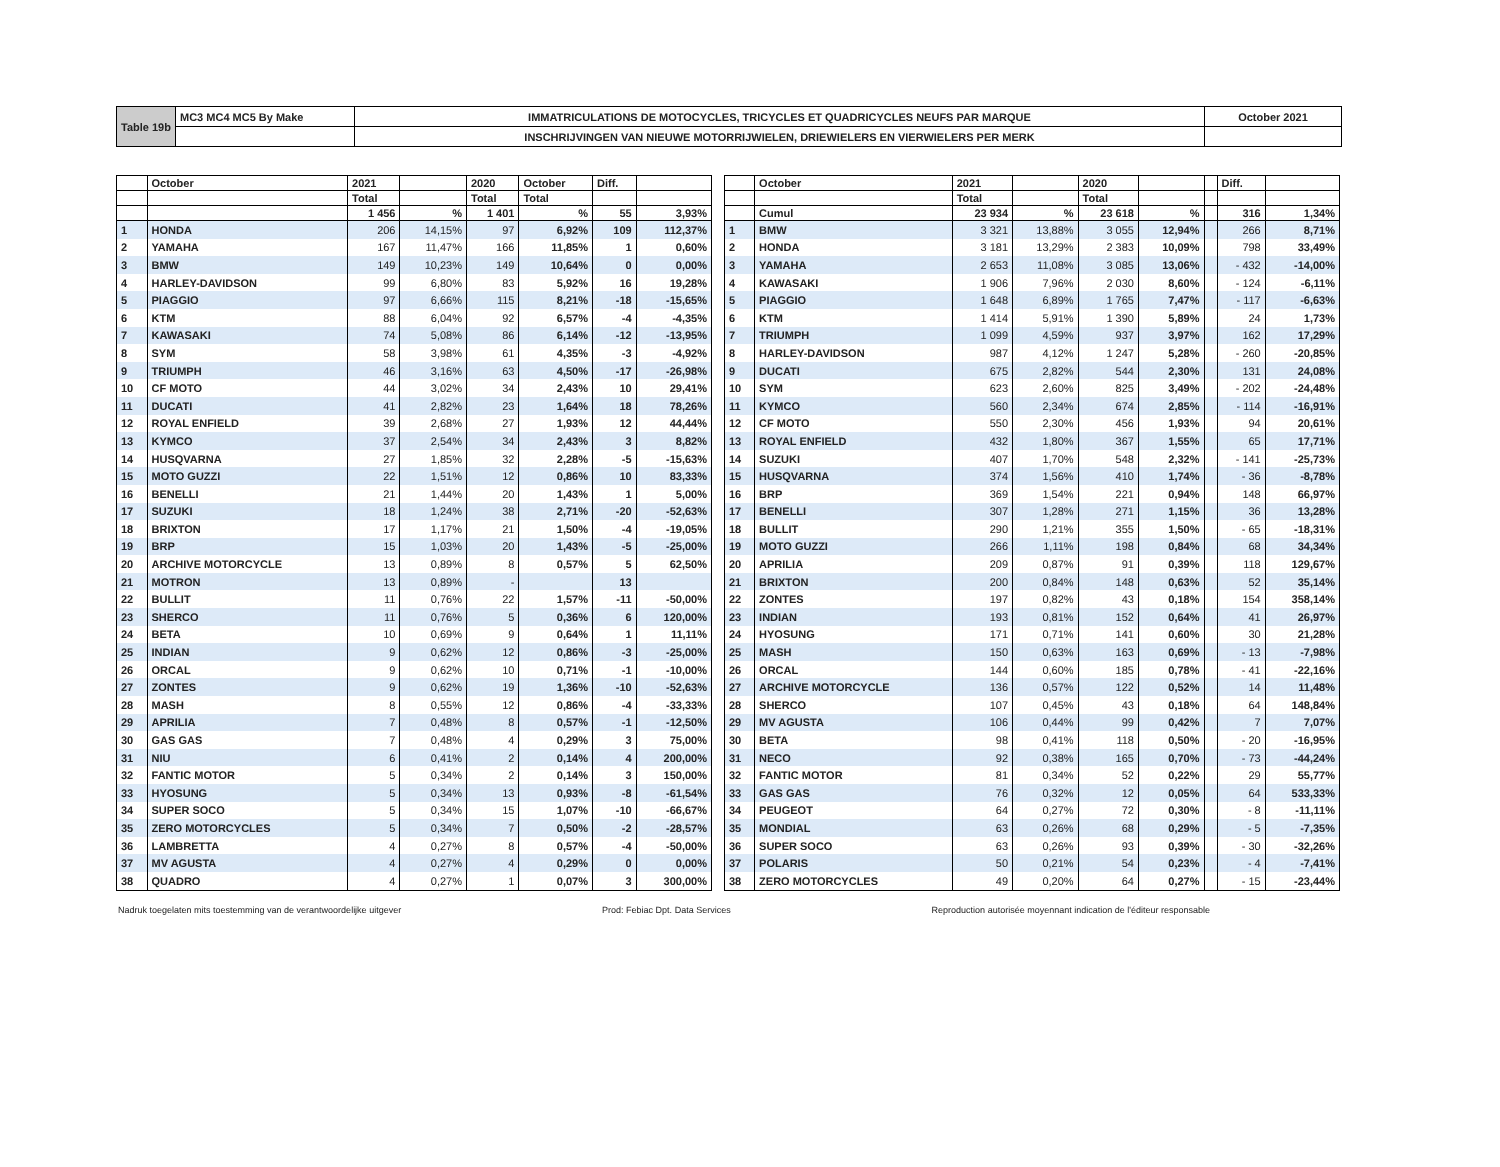| Table 19b | MC3 MC4 MC5 By Make | IMMATRICULATIONS DE MOTOCYCLES, TRICYCLES ET QUADRICYCLES NEUFS PAR MARQUE | October 2021 |
| | | INSCHRIJVINGEN VAN NIEUWE MOTORRIJWIELEN, DRIEWIELERS EN VIERWIELERS PER MERK | |
| | October | 2021 | | 2020 | October | Diff. | |
| | | Total | | Total | Total | | |
| | | 1 456 | % | 1 401 | % | 55 | 3,93% |
| 1 | HONDA | 206 | 14,15% | 97 | 6,92% | 109 | 112,37% |
| 2 | YAMAHA | 167 | 11,47% | 166 | 11,85% | 1 | 0,60% |
| 3 | BMW | 149 | 10,23% | 149 | 10,64% | 0 | 0,00% |
| 4 | HARLEY-DAVIDSON | 99 | 6,80% | 83 | 5,92% | 16 | 19,28% |
| 5 | PIAGGIO | 97 | 6,66% | 115 | 8,21% | -18 | -15,65% |
| 6 | KTM | 88 | 6,04% | 92 | 6,57% | -4 | -4,35% |
| 7 | KAWASAKI | 74 | 5,08% | 86 | 6,14% | -12 | -13,95% |
| 8 | SYM | 58 | 3,98% | 61 | 4,35% | -3 | -4,92% |
| 9 | TRIUMPH | 46 | 3,16% | 63 | 4,50% | -17 | -26,98% |
| 10 | CF MOTO | 44 | 3,02% | 34 | 2,43% | 10 | 29,41% |
| 11 | DUCATI | 41 | 2,82% | 23 | 1,64% | 18 | 78,26% |
| 12 | ROYAL ENFIELD | 39 | 2,68% | 27 | 1,93% | 12 | 44,44% |
| 13 | KYMCO | 37 | 2,54% | 34 | 2,43% | 3 | 8,82% |
| 14 | HUSQVARNA | 27 | 1,85% | 32 | 2,28% | -5 | -15,63% |
| 15 | MOTO GUZZI | 22 | 1,51% | 12 | 0,86% | 10 | 83,33% |
| 16 | BENELLI | 21 | 1,44% | 20 | 1,43% | 1 | 5,00% |
| 17 | SUZUKI | 18 | 1,24% | 38 | 2,71% | -20 | -52,63% |
| 18 | BRIXTON | 17 | 1,17% | 21 | 1,50% | -4 | -19,05% |
| 19 | BRP | 15 | 1,03% | 20 | 1,43% | -5 | -25,00% |
| 20 | ARCHIVE MOTORCYCLE | 13 | 0,89% | 8 | 0,57% | 5 | 62,50% |
| 21 | MOTRON | 13 | 0,89% | - | | 13 | |
| 22 | BULLIT | 11 | 0,76% | 22 | 1,57% | -11 | -50,00% |
| 23 | SHERCO | 11 | 0,76% | 5 | 0,36% | 6 | 120,00% |
| 24 | BETA | 10 | 0,69% | 9 | 0,64% | 1 | 11,11% |
| 25 | INDIAN | 9 | 0,62% | 12 | 0,86% | -3 | -25,00% |
| 26 | ORCAL | 9 | 0,62% | 10 | 0,71% | -1 | -10,00% |
| 27 | ZONTES | 9 | 0,62% | 19 | 1,36% | -10 | -52,63% |
| 28 | MASH | 8 | 0,55% | 12 | 0,86% | -4 | -33,33% |
| 29 | APRILIA | 7 | 0,48% | 8 | 0,57% | -1 | -12,50% |
| 30 | GAS GAS | 7 | 0,48% | 4 | 0,29% | 3 | 75,00% |
| 31 | NIU | 6 | 0,41% | 2 | 0,14% | 4 | 200,00% |
| 32 | FANTIC MOTOR | 5 | 0,34% | 2 | 0,14% | 3 | 150,00% |
| 33 | HYOSUNG | 5 | 0,34% | 13 | 0,93% | -8 | -61,54% |
| 34 | SUPER SOCO | 5 | 0,34% | 15 | 1,07% | -10 | -66,67% |
| 35 | ZERO MOTORCYCLES | 5 | 0,34% | 7 | 0,50% | -2 | -28,57% |
| 36 | LAMBRETTA | 4 | 0,27% | 8 | 0,57% | -4 | -50,00% |
| 37 | MV AGUSTA | 4 | 0,27% | 4 | 0,29% | 0 | 0,00% |
| 38 | QUADRO | 4 | 0,27% | 1 | 0,07% | 3 | 300,00% |
| | October | 2021 | | 2020 | | | Diff. | |
| | | Total | | Total | | | | |
| | Cumul | 23 934 | % | 23 618 | % | | 316 | 1,34% |
| 1 | BMW | 3 321 | 13,88% | 3 055 | 12,94% | | 266 | 8,71% |
| 2 | HONDA | 3 181 | 13,29% | 2 383 | 10,09% | | 798 | 33,49% |
| 3 | YAMAHA | 2 653 | 11,08% | 3 085 | 13,06% | | - 432 | -14,00% |
| 4 | KAWASAKI | 1 906 | 7,96% | 2 030 | 8,60% | | - 124 | -6,11% |
| 5 | PIAGGIO | 1 648 | 6,89% | 1 765 | 7,47% | | - 117 | -6,63% |
| 6 | KTM | 1 414 | 5,91% | 1 390 | 5,89% | | 24 | 1,73% |
| 7 | TRIUMPH | 1 099 | 4,59% | 937 | 3,97% | | 162 | 17,29% |
| 8 | HARLEY-DAVIDSON | 987 | 4,12% | 1 247 | 5,28% | | - 260 | -20,85% |
| 9 | DUCATI | 675 | 2,82% | 544 | 2,30% | | 131 | 24,08% |
| 10 | SYM | 623 | 2,60% | 825 | 3,49% | | - 202 | -24,48% |
| 11 | KYMCO | 560 | 2,34% | 674 | 2,85% | | - 114 | -16,91% |
| 12 | CF MOTO | 550 | 2,30% | 456 | 1,93% | | 94 | 20,61% |
| 13 | ROYAL ENFIELD | 432 | 1,80% | 367 | 1,55% | | 65 | 17,71% |
| 14 | SUZUKI | 407 | 1,70% | 548 | 2,32% | | - 141 | -25,73% |
| 15 | HUSQVARNA | 374 | 1,56% | 410 | 1,74% | | - 36 | -8,78% |
| 16 | BRP | 369 | 1,54% | 221 | 0,94% | | 148 | 66,97% |
| 17 | BENELLI | 307 | 1,28% | 271 | 1,15% | | 36 | 13,28% |
| 18 | BULLIT | 290 | 1,21% | 355 | 1,50% | | - 65 | -18,31% |
| 19 | MOTO GUZZI | 266 | 1,11% | 198 | 0,84% | | 68 | 34,34% |
| 20 | APRILIA | 209 | 0,87% | 91 | 0,39% | | 118 | 129,67% |
| 21 | BRIXTON | 200 | 0,84% | 148 | 0,63% | | 52 | 35,14% |
| 22 | ZONTES | 197 | 0,82% | 43 | 0,18% | | 154 | 358,14% |
| 23 | INDIAN | 193 | 0,81% | 152 | 0,64% | | 41 | 26,97% |
| 24 | HYOSUNG | 171 | 0,71% | 141 | 0,60% | | 30 | 21,28% |
| 25 | MASH | 150 | 0,63% | 163 | 0,69% | | - 13 | -7,98% |
| 26 | ORCAL | 144 | 0,60% | 185 | 0,78% | | - 41 | -22,16% |
| 27 | ARCHIVE MOTORCYCLE | 136 | 0,57% | 122 | 0,52% | | 14 | 11,48% |
| 28 | SHERCO | 107 | 0,45% | 43 | 0,18% | | 64 | 148,84% |
| 29 | MV AGUSTA | 106 | 0,44% | 99 | 0,42% | | 7 | 7,07% |
| 30 | BETA | 98 | 0,41% | 118 | 0,50% | | - 20 | -16,95% |
| 31 | NECO | 92 | 0,38% | 165 | 0,70% | | - 73 | -44,24% |
| 32 | FANTIC MOTOR | 81 | 0,34% | 52 | 0,22% | | 29 | 55,77% |
| 33 | GAS GAS | 76 | 0,32% | 12 | 0,05% | | 64 | 533,33% |
| 34 | PEUGEOT | 64 | 0,27% | 72 | 0,30% | | - 8 | -11,11% |
| 35 | MONDIAL | 63 | 0,26% | 68 | 0,29% | | - 5 | -7,35% |
| 36 | SUPER SOCO | 63 | 0,26% | 93 | 0,39% | | - 30 | -32,26% |
| 37 | POLARIS | 50 | 0,21% | 54 | 0,23% | | - 4 | -7,41% |
| 38 | ZERO MOTORCYCLES | 49 | 0,20% | 64 | 0,27% | | - 15 | -23,44% |
Nadruk toegelaten mits toestemming van de verantwoordelijke uitgever Prod: Febiac Dpt. Data Services Reproduction autorisée moyennant indication de l'éditeur responsable